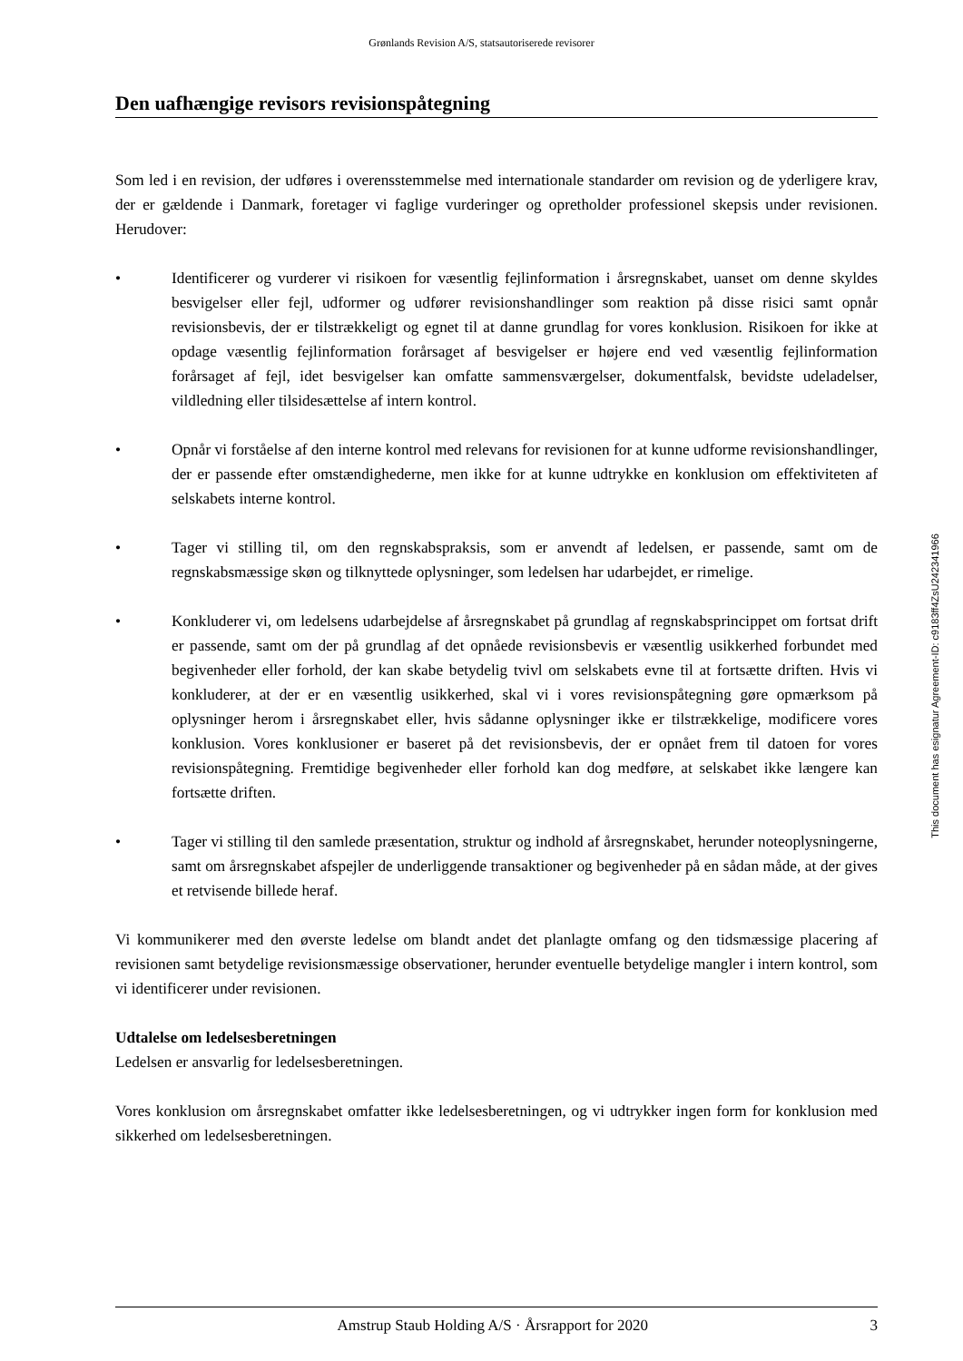Grønlands Revision A/S, statsautoriserede revisorer
Den uafhængige revisors revisionspåtegning
Som led i en revision, der udføres i overensstemmelse med internationale standarder om revision og de yderligere krav, der er gældende i Danmark, foretager vi faglige vurderinger og opretholder professionel skepsis under revisionen. Herudover:
• Identificerer og vurderer vi risikoen for væsentlig fejlinformation i årsregnskabet, uanset om denne skyldes besvigelser eller fejl, udformer og udfører revisionshandlinger som reaktion på disse risici samt opnår revisionsbevis, der er tilstrækkeligt og egnet til at danne grundlag for vores konklusion. Risikoen for ikke at opdage væsentlig fejlinformation forårsaget af besvigelser er højere end ved væsentlig fejlinformation forårsaget af fejl, idet besvigelser kan omfatte sammensværgelser, dokumentfalsk, bevidste udeladelser, vildledning eller tilsidesættelse af intern kontrol.
• Opnår vi forståelse af den interne kontrol med relevans for revisionen for at kunne udforme revisionshandlinger, der er passende efter omstændighederne, men ikke for at kunne udtrykke en konklusion om effektiviteten af selskabets interne kontrol.
• Tager vi stilling til, om den regnskabspraksis, som er anvendt af ledelsen, er passende, samt om de regnskabsmæssige skøn og tilknyttede oplysninger, som ledelsen har udarbejdet, er rimelige.
• Konkluderer vi, om ledelsens udarbejdelse af årsregnskabet på grundlag af regnskabsprincippet om fortsat drift er passende, samt om der på grundlag af det opnåede revisionsbevis er væsentlig usikkerhed forbundet med begivenheder eller forhold, der kan skabe betydelig tvivl om selskabets evne til at fortsætte driften. Hvis vi konkluderer, at der er en væsentlig usikkerhed, skal vi i vores revisionspåtegning gøre opmærksom på oplysninger herom i årsregnskabet eller, hvis sådanne oplysninger ikke er tilstrækkelige, modificere vores konklusion. Vores konklusioner er baseret på det revisionsbevis, der er opnået frem til datoen for vores revisionspåtegning. Fremtidige begivenheder eller forhold kan dog medføre, at selskabet ikke længere kan fortsætte driften.
• Tager vi stilling til den samlede præsentation, struktur og indhold af årsregnskabet, herunder noteoplysningerne, samt om årsregnskabet afspejler de underliggende transaktioner og begivenheder på en sådan måde, at der gives et retvisende billede heraf.
Vi kommunikerer med den øverste ledelse om blandt andet det planlagte omfang og den tidsmæssige placering af revisionen samt betydelige revisionsmæssige observationer, herunder eventuelle betydelige mangler i intern kontrol, som vi identificerer under revisionen.
Udtalelse om ledelsesberetningen
Ledelsen er ansvarlig for ledelsesberetningen.
Vores konklusion om årsregnskabet omfatter ikke ledelsesberetningen, og vi udtrykker ingen form for konklusion med sikkerhed om ledelsesberetningen.
This document has esignatur Agreement-ID: c9183ff4ZsU242341966
Amstrup Staub Holding A/S · Årsrapport for 2020 3